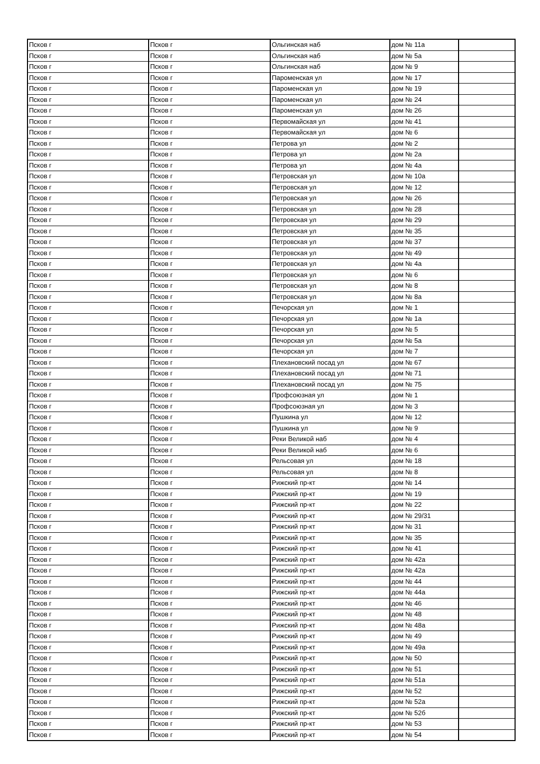| Псков г | Псков г | Ольгинская наб | дом № 11а | |
| Псков г | Псков г | Ольгинская наб | дом № 5а | |
| Псков г | Псков г | Ольгинская наб | дом № 9 | |
| Псков г | Псков г | Пароменская ул | дом № 17 | |
| Псков г | Псков г | Пароменская ул | дом № 19 | |
| Псков г | Псков г | Пароменская ул | дом № 24 | |
| Псков г | Псков г | Пароменская ул | дом № 26 | |
| Псков г | Псков г | Первомайская ул | дом № 41 | |
| Псков г | Псков г | Первомайская ул | дом № 6 | |
| Псков г | Псков г | Петрова ул | дом № 2 | |
| Псков г | Псков г | Петрова ул | дом № 2а | |
| Псков г | Псков г | Петрова ул | дом № 4а | |
| Псков г | Псков г | Петровская ул | дом № 10а | |
| Псков г | Псков г | Петровская ул | дом № 12 | |
| Псков г | Псков г | Петровская ул | дом № 26 | |
| Псков г | Псков г | Петровская ул | дом № 28 | |
| Псков г | Псков г | Петровская ул | дом № 29 | |
| Псков г | Псков г | Петровская ул | дом № 35 | |
| Псков г | Псков г | Петровская ул | дом № 37 | |
| Псков г | Псков г | Петровская ул | дом № 49 | |
| Псков г | Псков г | Петровская ул | дом № 4а | |
| Псков г | Псков г | Петровская ул | дом № 6 | |
| Псков г | Псков г | Петровская ул | дом № 8 | |
| Псков г | Псков г | Петровская ул | дом № 8а | |
| Псков г | Псков г | Печорская ул | дом № 1 | |
| Псков г | Псков г | Печорская ул | дом № 1а | |
| Псков г | Псков г | Печорская ул | дом № 5 | |
| Псков г | Псков г | Печорская ул | дом № 5а | |
| Псков г | Псков г | Печорская ул | дом № 7 | |
| Псков г | Псков г | Плехановский посад ул | дом № 67 | |
| Псков г | Псков г | Плехановский посад ул | дом № 71 | |
| Псков г | Псков г | Плехановский посад ул | дом № 75 | |
| Псков г | Псков г | Профсоюзная ул | дом № 1 | |
| Псков г | Псков г | Профсоюзная ул | дом № 3 | |
| Псков г | Псков г | Пушкина ул | дом № 12 | |
| Псков г | Псков г | Пушкина ул | дом № 9 | |
| Псков г | Псков г | Реки Великой наб | дом № 4 | |
| Псков г | Псков г | Реки Великой наб | дом № 6 | |
| Псков г | Псков г | Рельсовая ул | дом № 18 | |
| Псков г | Псков г | Рельсовая ул | дом № 8 | |
| Псков г | Псков г | Рижский пр-кт | дом № 14 | |
| Псков г | Псков г | Рижский пр-кт | дом № 19 | |
| Псков г | Псков г | Рижский пр-кт | дом № 22 | |
| Псков г | Псков г | Рижский пр-кт | дом № 29/31 | |
| Псков г | Псков г | Рижский пр-кт | дом № 31 | |
| Псков г | Псков г | Рижский пр-кт | дом № 35 | |
| Псков г | Псков г | Рижский пр-кт | дом № 41 | |
| Псков г | Псков г | Рижский пр-кт | дом № 42а | |
| Псков г | Псков г | Рижский пр-кт | дом № 42а | |
| Псков г | Псков г | Рижский пр-кт | дом № 44 | |
| Псков г | Псков г | Рижский пр-кт | дом № 44а | |
| Псков г | Псков г | Рижский пр-кт | дом № 46 | |
| Псков г | Псков г | Рижский пр-кт | дом № 48 | |
| Псков г | Псков г | Рижский пр-кт | дом № 48а | |
| Псков г | Псков г | Рижский пр-кт | дом № 49 | |
| Псков г | Псков г | Рижский пр-кт | дом № 49а | |
| Псков г | Псков г | Рижский пр-кт | дом № 50 | |
| Псков г | Псков г | Рижский пр-кт | дом № 51 | |
| Псков г | Псков г | Рижский пр-кт | дом № 51а | |
| Псков г | Псков г | Рижский пр-кт | дом № 52 | |
| Псков г | Псков г | Рижский пр-кт | дом № 52а | |
| Псков г | Псков г | Рижский пр-кт | дом № 52б | |
| Псков г | Псков г | Рижский пр-кт | дом № 53 | |
| Псков г | Псков г | Рижский пр-кт | дом № 54 | |